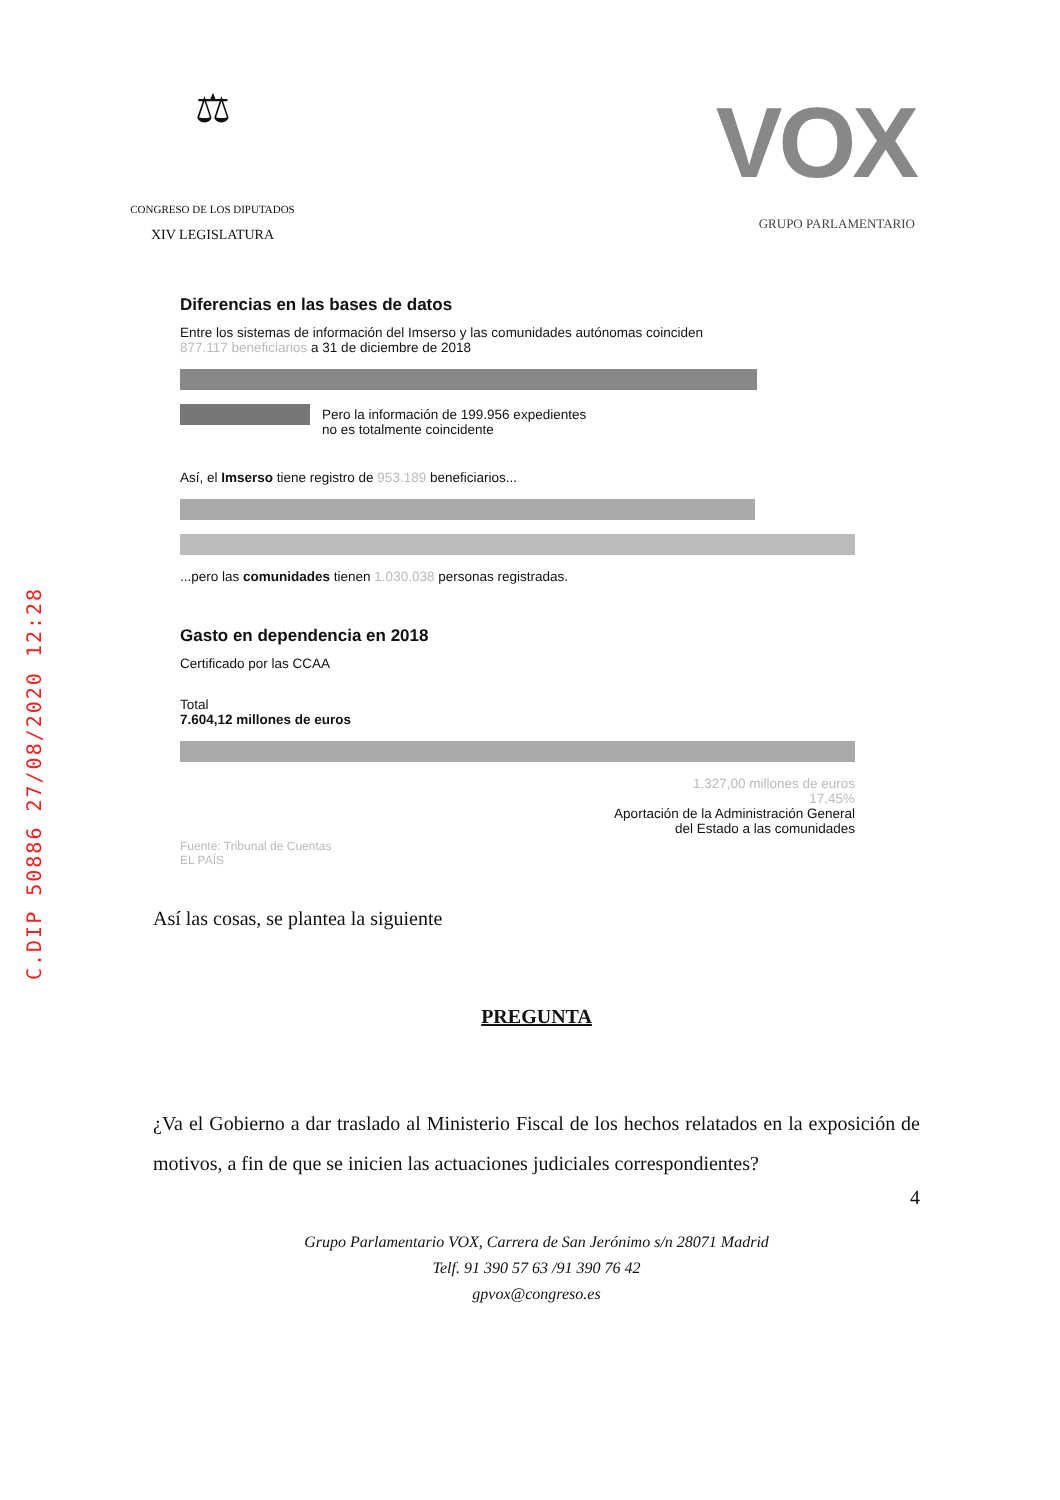C.DIP 50886 27/08/2020 12:28
⚖
CONGRESO DE LOS DIPUTADOS
XIV LEGISLATURA
VOX
GRUPO PARLAMENTARIO
Diferencias en las bases de datos
Entre los sistemas de información del Imserso y las comunidades autónomas coinciden
877.117 beneficiarios a 31 de diciembre de 2018
Pero la información de 199.956 expedientes
no es totalmente coincidente
Así, el Imserso tiene registro de 953.189 beneficiarios...
...pero las comunidades tienen 1.030.038 personas registradas.
Gasto en dependencia en 2018
Certificado por las CCAA
Total
7.604,12 millones de euros
1.327,00 millones de euros
17,45%
Aportación de la Administración General
del Estado a las comunidades
Fuente: Tribunal de Cuentas
EL PAÍS
Así las cosas, se plantea la siguiente
PREGUNTA
¿Va el Gobierno a dar traslado al Ministerio Fiscal de los hechos relatados en la exposición de motivos, a fin de que se inicien las actuaciones judiciales correspondientes?
4
Grupo Parlamentario VOX, Carrera de San Jerónimo s/n 28071 Madrid
Telf. 91 390 57 63 /91 390 76 42
gpvox@congreso.es